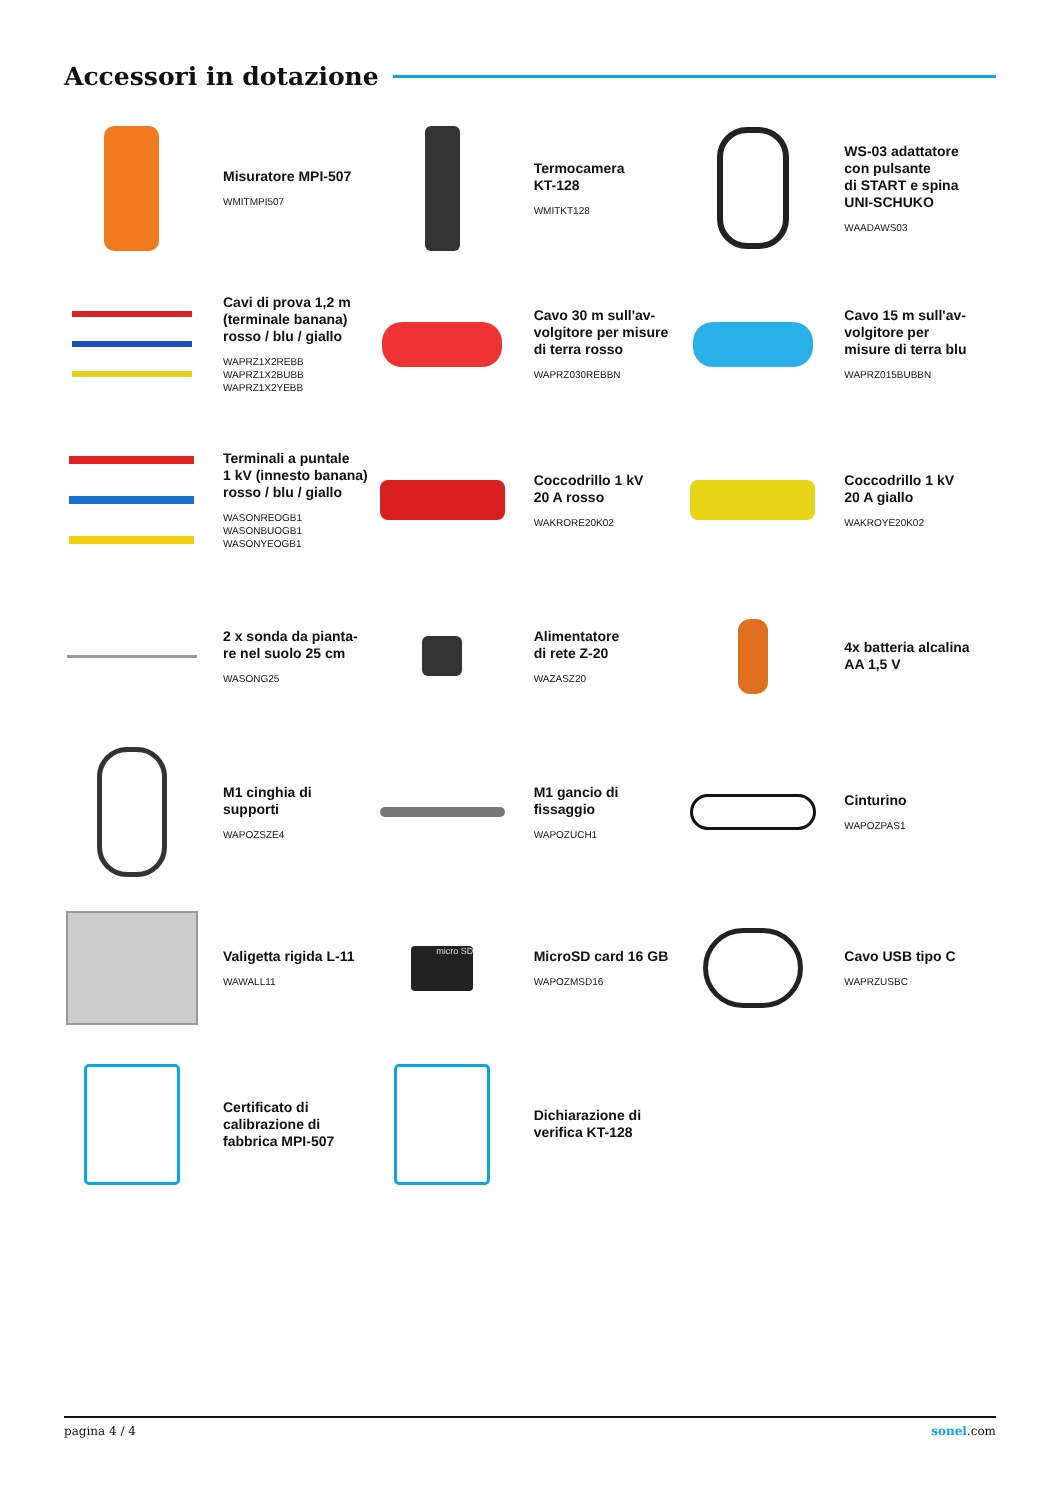Accessori in dotazione
Misuratore MPI-507
WMITMPI507
Termocamera
KT-128
WMITKT128
WS-03 adattatore
con pulsante
di START e spina
UNI-SCHUKO
WAADAWS03
Cavi di prova 1,2 m
(terminale banana)
rosso / blu / giallo
WAPRZ1X2REBB
WAPRZ1X2BUBB
WAPRZ1X2YEBB
Cavo 30 m sull'av-
volgitore per misure
di terra rosso
WAPRZ030REBBN
Cavo 15 m sull'av-
volgitore per
misure di terra blu
WAPRZ015BUBBN
Terminali a puntale
1 kV (innesto banana)
rosso / blu / giallo
WASONREOGB1
WASONBUOGB1
WASONYEOGB1
Coccodrillo 1 kV
20 A rosso
WAKRORE20K02
Coccodrillo 1 kV
20 A giallo
WAKROYE20K02
2 x sonda da pianta-
re nel suolo 25 cm
WASONG25
Alimentatore
di rete Z-20
WAZASZ20
4x batteria alcalina
AA 1,5 V
M1 cinghia di
supporti
WAPOZSZE4
M1 gancio di
fissaggio
WAPOZUCH1
Cinturino
WAPOZPAS1
Valigetta rigida L-11
WAWALL11
micro SD
MicroSD card 16 GB
WAPOZMSD16
Cavo USB tipo C
WAPRZUSBC
Certificato di
calibrazione di
fabbrica MPI-507
Dichiarazione di
verifica KT-128
pagina 4 / 4 sonel.com